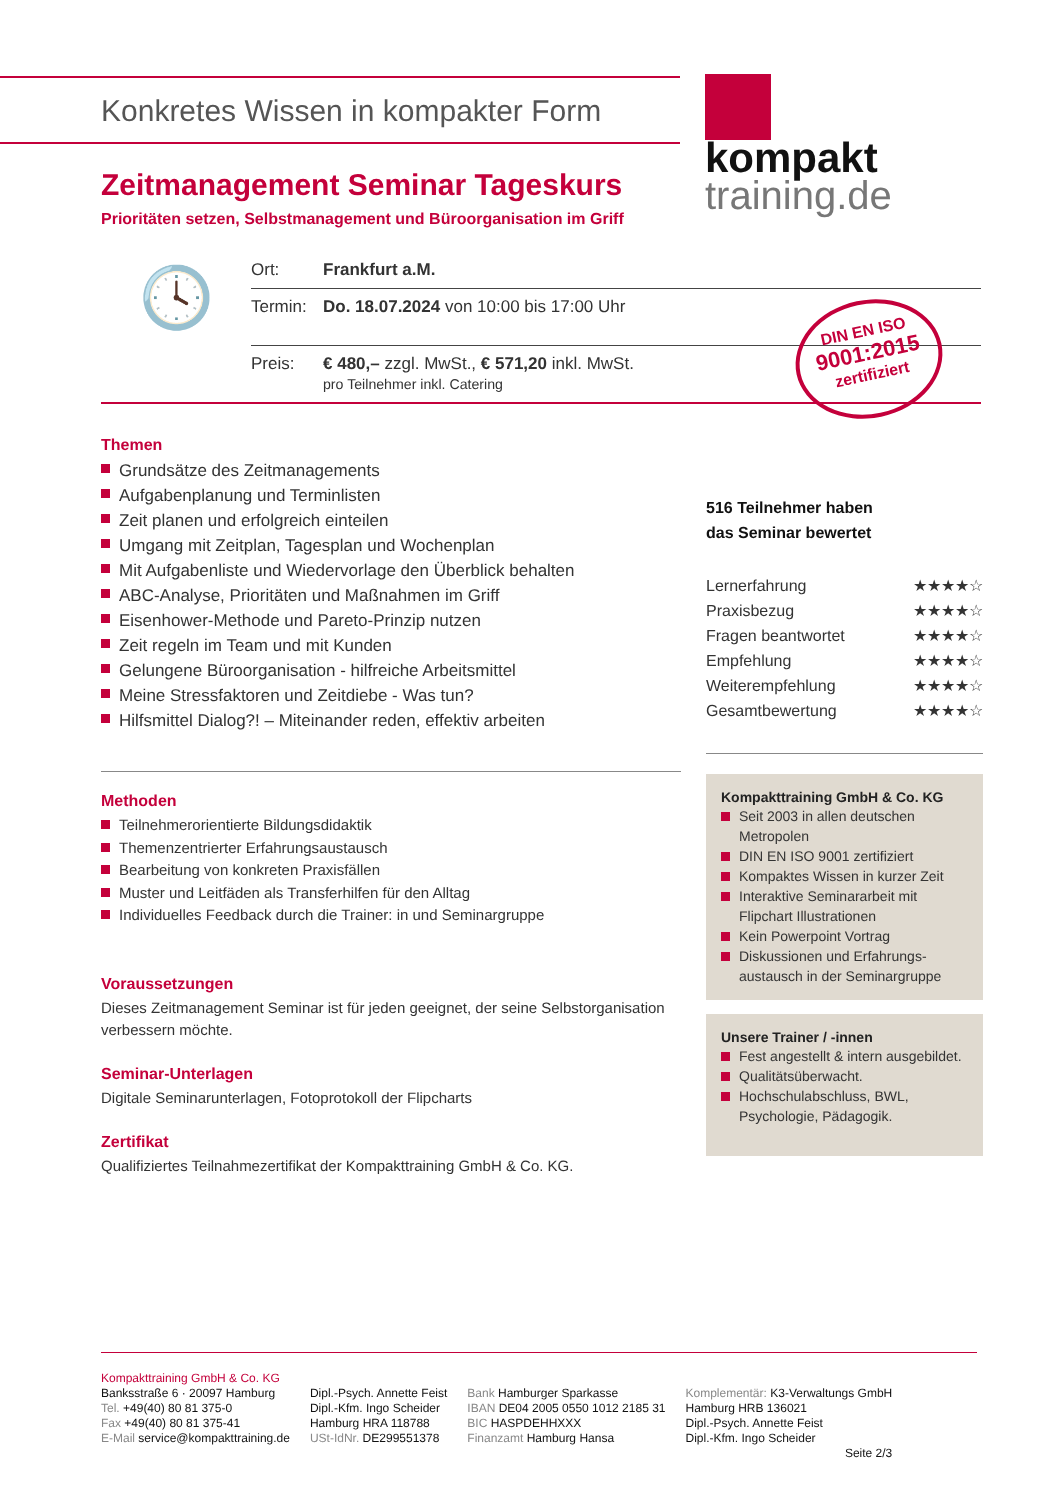Konkretes Wissen in kompakter Form
kompakt
training.de
Zeitmanagement Seminar Tageskurs
Prioritäten setzen, Selbstmanagement und Büroorganisation im Griff
🕓
Ort: Frankfurt a.M.
Termin: Do. 18.07.2024 von 10:00 bis 17:00 Uhr
Preis: € 480,– zzgl. MwSt., € 571,20 inkl. MwSt.
pro Teilnehmer inkl. Catering
DIN EN ISO
9001:2015
zertifiziert
Themen
Grundsätze des Zeitmanagements
Aufgabenplanung und Terminlisten
Zeit planen und erfolgreich einteilen
Umgang mit Zeitplan, Tagesplan und Wochenplan
Mit Aufgabenliste und Wiedervorlage den Überblick behalten
ABC-Analyse, Prioritäten und Maßnahmen im Griff
Eisenhower-Methode und Pareto-Prinzip nutzen
Zeit regeln im Team und mit Kunden
Gelungene Büroorganisation - hilfreiche Arbeitsmittel
Meine Stressfaktoren und Zeitdiebe - Was tun?
Hilfsmittel Dialog?! – Miteinander reden, effektiv arbeiten
Methoden
Teilnehmerorientierte Bildungsdidaktik
Themenzentrierter Erfahrungsaustausch
Bearbeitung von konkreten Praxisfällen
Muster und Leitfäden als Transferhilfen für den Alltag
Individuelles Feedback durch die Trainer: in und Seminargruppe
Voraussetzungen
Dieses Zeitmanagement Seminar ist für jeden geeignet, der seine Selbstorganisation verbessern möchte.
Seminar-Unterlagen
Digitale Seminarunterlagen, Fotoprotokoll der Flipcharts
Zertifikat
Qualifiziertes Teilnahmezertifikat der Kompakttraining GmbH & Co. KG.
516 Teilnehmer haben
das Seminar bewertet
Lernerfahrung ★★★★☆
Praxisbezug ★★★★☆
Fragen beantwortet ★★★★☆
Empfehlung ★★★★☆
Weiterempfehlung ★★★★☆
Gesamtbewertung ★★★★☆
Kompakttraining GmbH & Co. KG
Seit 2003 in allen deutschen Metropolen
DIN EN ISO 9001 zertifiziert
Kompaktes Wissen in kurzer Zeit
Interaktive Seminararbeit mit Flipchart Illustrationen
Kein Powerpoint Vortrag
Diskussionen und Erfahrungs-austausch in der Seminargruppe
Unsere Trainer / -innen
Fest angestellt & intern ausgebildet.
Qualitätsüberwacht.
Hochschulabschluss, BWL, Psychologie, Pädagogik.
Kompakttraining GmbH & Co. KG
Banksstraße 6 · 20097 Hamburg
Tel. +49(40) 80 81 375-0
Fax +49(40) 80 81 375-41
E-Mail service@kompakttraining.de
Dipl.-Psych. Annette Feist
Dipl.-Kfm. Ingo Scheider
Hamburg HRA 118788
USt-IdNr. DE299551378
Bank Hamburger Sparkasse
IBAN DE04 2005 0550 1012 2185 31
BIC HASPDEHHXXX
Finanzamt Hamburg Hansa
Komplementär: K3-Verwaltungs GmbH
Hamburg HRB 136021
Dipl.-Psych. Annette Feist
Dipl.-Kfm. Ingo Scheider
Seite 2/3